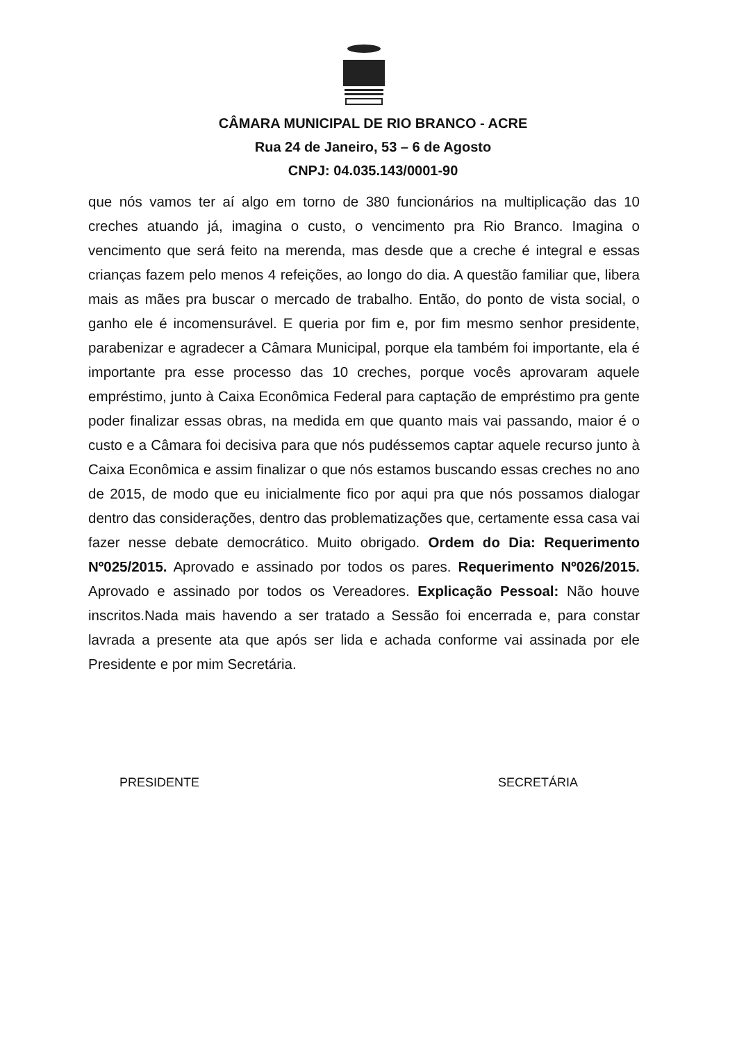CÂMARA MUNICIPAL DE RIO BRANCO - ACRE
Rua 24 de Janeiro, 53 – 6 de Agosto
CNPJ: 04.035.143/0001-90
que nós vamos ter aí algo em torno de 380 funcionários na multiplicação das 10 creches atuando já, imagina o custo, o vencimento pra Rio Branco. Imagina o vencimento que será feito na merenda, mas desde que a creche é integral e essas crianças fazem pelo menos 4 refeições, ao longo do dia. A questão familiar que, libera mais as mães pra buscar o mercado de trabalho. Então, do ponto de vista social, o ganho ele é incomensurável. E queria por fim e, por fim mesmo senhor presidente, parabenizar e agradecer a Câmara Municipal, porque ela também foi importante, ela é importante pra esse processo das 10 creches, porque vocês aprovaram aquele empréstimo, junto à Caixa Econômica Federal para captação de empréstimo pra gente poder finalizar essas obras, na medida em que quanto mais vai passando, maior é o custo e a Câmara foi decisiva para que nós pudéssemos captar aquele recurso junto à Caixa Econômica e assim finalizar o que nós estamos buscando essas creches no ano de 2015, de modo que eu inicialmente fico por aqui pra que nós possamos dialogar dentro das considerações, dentro das problematizações que, certamente essa casa vai fazer nesse debate democrático. Muito obrigado. Ordem do Dia: Requerimento Nº025/2015. Aprovado e assinado por todos os pares. Requerimento Nº026/2015. Aprovado e assinado por todos os Vereadores. Explicação Pessoal: Não houve inscritos.Nada mais havendo a ser tratado a Sessão foi encerrada e, para constar lavrada a presente ata que após ser lida e achada conforme vai assinada por ele Presidente e por mim Secretária.
PRESIDENTE SECRETÁRIA